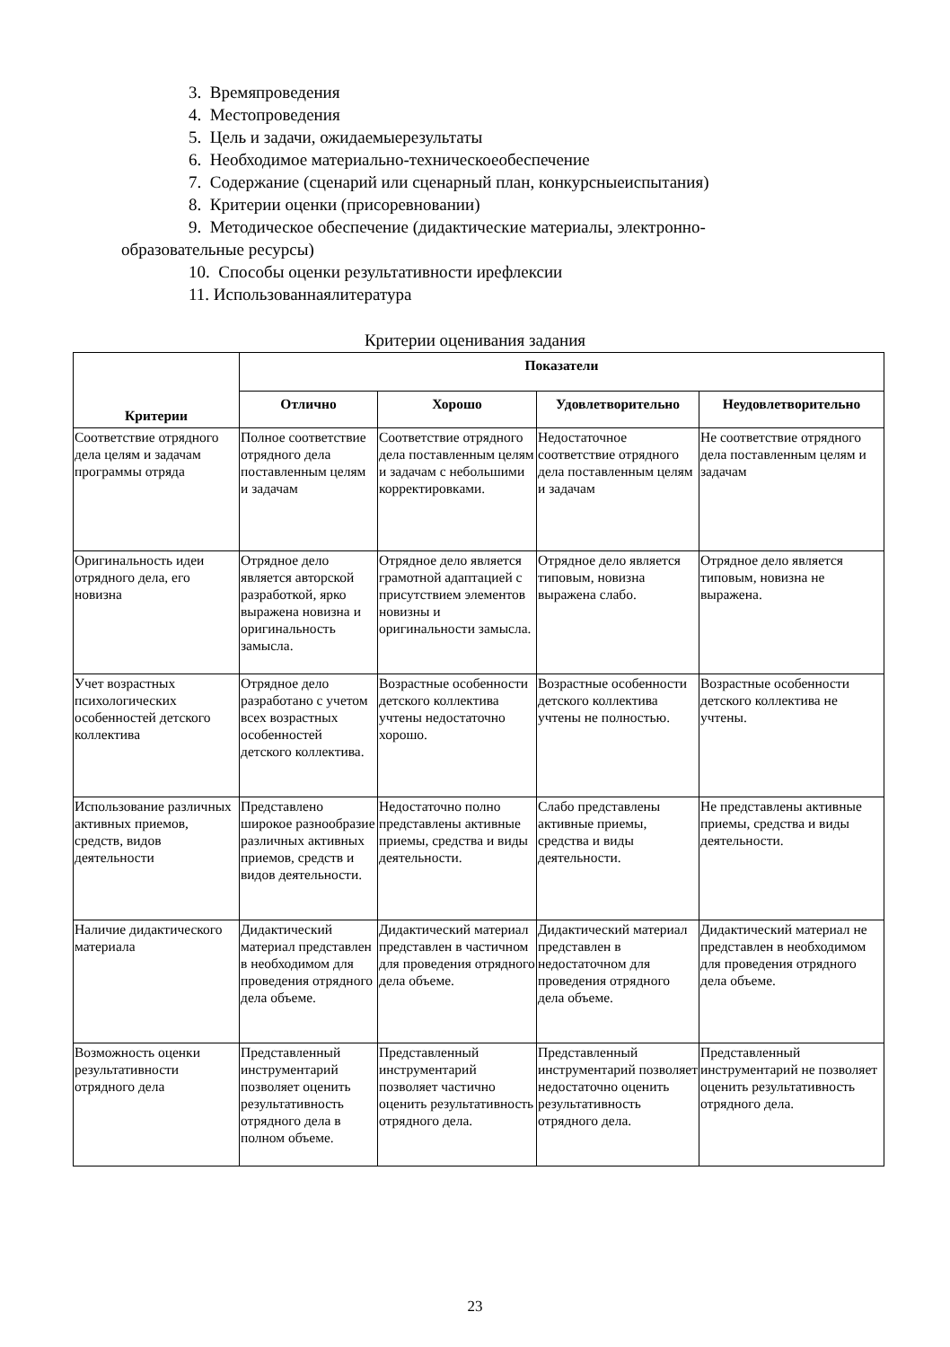3. Времяпроведения
4. Местопроведения
5. Цель и задачи, ожидаемыерезультаты
6. Необходимое материально-техническоеобеспечение
7. Содержание (сценарий или сценарный план, конкурсныеиспытания)
8. Критерии оценки (присоревновании)
9. Методическое обеспечение (дидактические материалы, электронно-
образовательные ресурсы)
10. Способы оценки результативности ирефлексии
11. Использованнаялитература
Критерии оценивания задания
| Критерии | Показатели | | | |
| --- | --- | --- | --- | --- |
| | Отлично | Хорошо | Удовлетворительно | Неудовлетворительно |
| Соответствие отрядного дела целям и задачам программы отряда | Полное соответствие отрядного дела поставленным целям и задачам | Соответствие отрядного дела поставленным целям и задачам с небольшими корректировками. | Недостаточное соответствие отрядного дела поставленным целям и задачам | Не соответствие отрядного дела поставленным целям и задачам |
| Оригинальность идеи отрядного дела, его новизна | Отрядное дело является авторской разработкой, ярко выражена новизна и оригинальность замысла. | Отрядное дело является грамотной адаптацией с присутствием элементов новизны и оригинальности замысла. | Отрядное дело является типовым, новизна выражена слабо. | Отрядное дело является типовым, новизна не выражена. |
| Учет возрастных психологических особенностей детского коллектива | Отрядное дело разработано с учетом всех возрастных особенностей детского коллектива. | Возрастные особенности детского коллектива учтены недостаточно хорошо. | Возрастные особенности детского коллектива учтены не полностью. | Возрастные особенности детского коллектива не учтены. |
| Использование различных активных приемов, средств, видов деятельности | Представлено широкое разнообразие различных активных приемов, средств и видов деятельности. | Недостаточно полно представлены активные приемы, средства и виды деятельности. | Слабо представлены активные приемы, средства и виды деятельности. | Не представлены активные приемы, средства и виды деятельности. |
| Наличие дидактического материала | Дидактический материал представлен в необходимом для проведения отрядного дела объеме. | Дидактический материал представлен в частичном для проведения отрядного дела объеме. | Дидактический материал представлен в недостаточном для проведения отрядного дела объеме. | Дидактический материал не представлен в необходимом для проведения отрядного дела объеме. |
| Возможность оценки результативности отрядного дела | Представленный инструментарий позволяет оценить результативность отрядного дела в полном объеме. | Представленный инструментарий позволяет частично оценить результативность отрядного дела. | Представленный инструментарий позволяет недостаточно оценить результативность отрядного дела. | Представленный инструментарий не позволяет оценить результативность отрядного дела. |
23